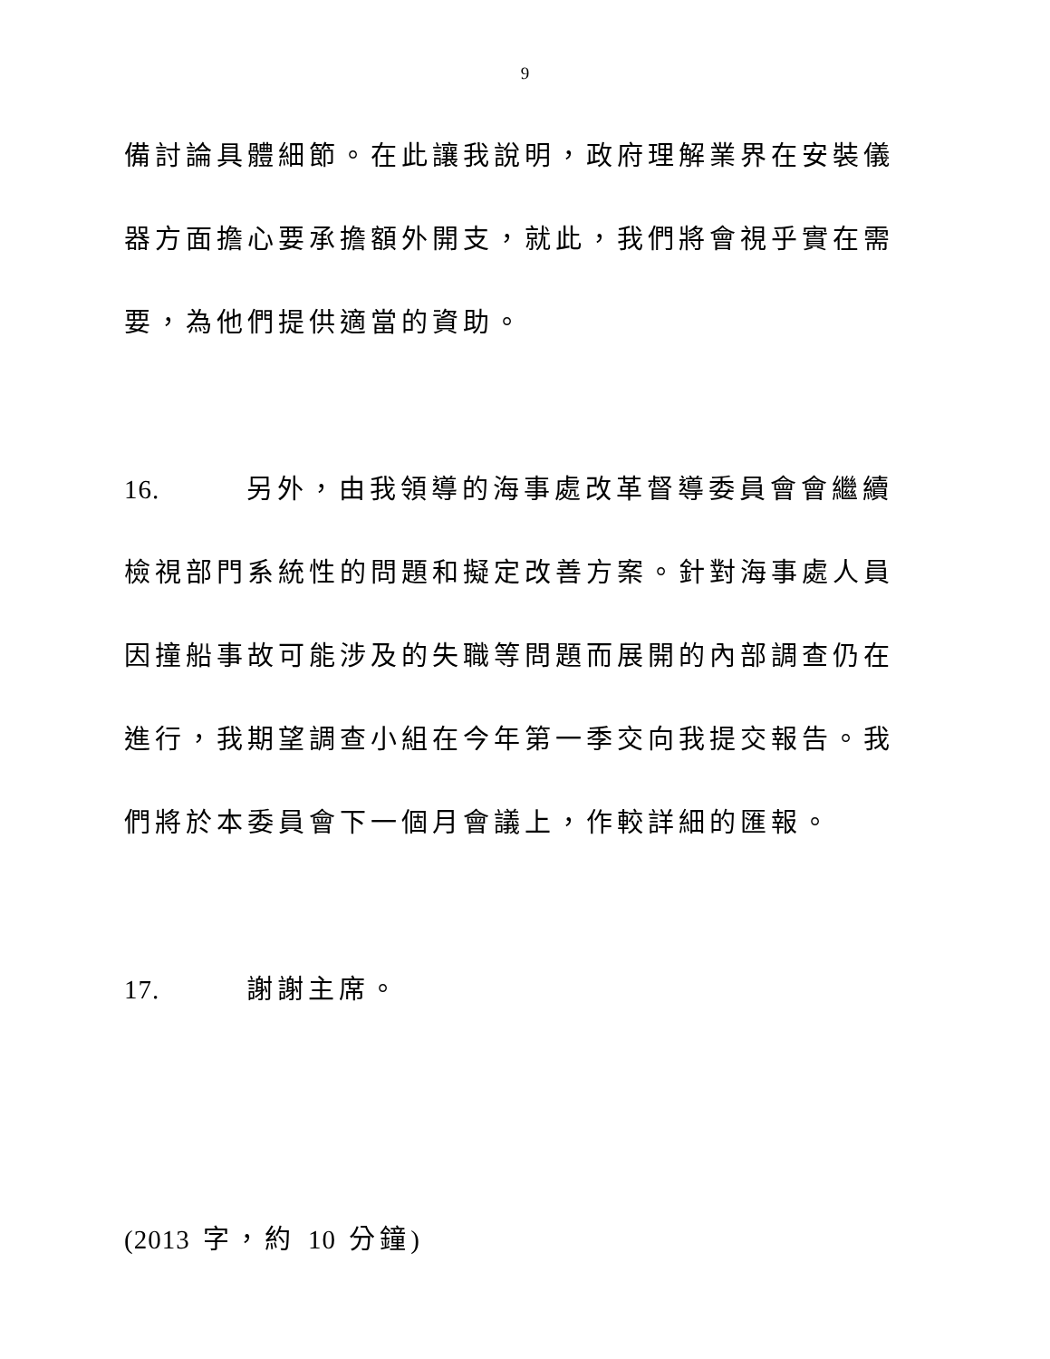9
備討論具體細節。在此讓我說明，政府理解業界在安裝儀器方面擔心要承擔額外開支，就此，我們將會視乎實在需要，為他們提供適當的資助。
16. 另外，由我領導的海事處改革督導委員會會繼續檢視部門系統性的問題和擬定改善方案。針對海事處人員因撞船事故可能涉及的失職等問題而展開的內部調查仍在進行，我期望調查小組在今年第一季交向我提交報告。我們將於本委員會下一個月會議上，作較詳細的匯報。
17. 謝謝主席。
(2013 字，約 10 分鐘)